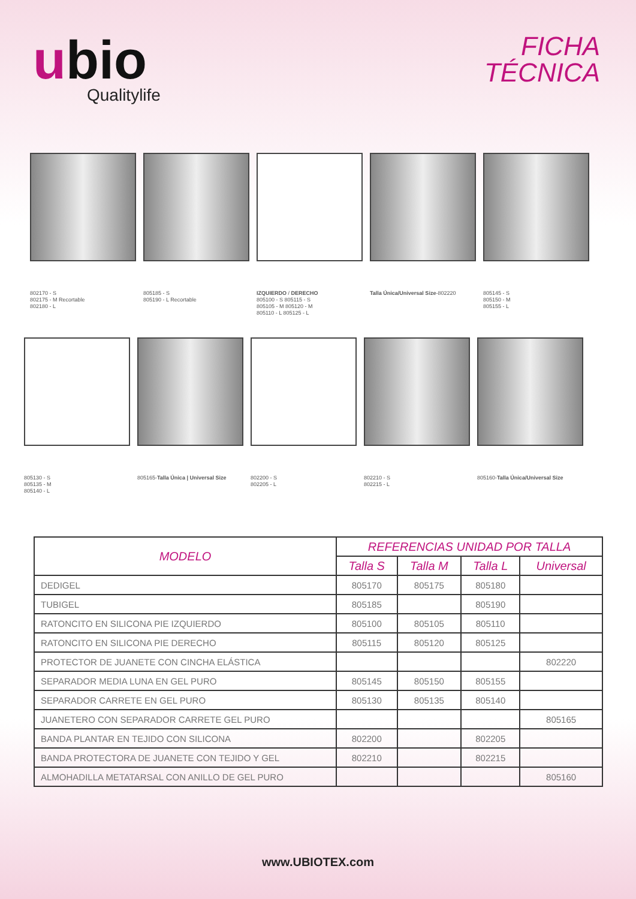ubio
Qualitylife
FICHA
TÉCNICA
802170 - S
802175 - M Recortable
802180 - L
805185 - S
805190 - L Recortable
IZQUIERDO / DERECHO
805100 - S 805115 - S
805105 - M 805120 - M
805110 - L 805125 - L
Talla Única/Universal Size-802220
805145 - S
805150 - M
805155 - L
805130 - S
805135 - M
805140 - L
805165-Talla Única | Universal Size
802200 - S
802205 - L
802210 - S
802215 - L
805160-Talla Única/Universal Size
| MODELO | REFERENCIAS UNIDAD POR TALLA | | | |
| --- | --- | --- | --- | --- |
| | Talla S | Talla M | Talla L | Universal |
| DEDIGEL | 805170 | 805175 | 805180 | |
| TUBIGEL | 805185 | | 805190 | |
| RATONCITO EN SILICONA PIE IZQUIERDO | 805100 | 805105 | 805110 | |
| RATONCITO EN SILICONA PIE DERECHO | 805115 | 805120 | 805125 | |
| PROTECTOR DE JUANETE CON CINCHA ELÁSTICA | | | | 802220 |
| SEPARADOR MEDIA LUNA EN GEL PURO | 805145 | 805150 | 805155 | |
| SEPARADOR CARRETE EN GEL PURO | 805130 | 805135 | 805140 | |
| JUANETERO CON SEPARADOR CARRETE GEL PURO | | | | 805165 |
| BANDA PLANTAR EN TEJIDO CON SILICONA | 802200 | | 802205 | |
| BANDA PROTECTORA DE JUANETE CON TEJIDO Y GEL | 802210 | | 802215 | |
| ALMOHADILLA METATARSAL CON ANILLO DE GEL PURO | | | | 805160 |
www.UBIOTEX.com